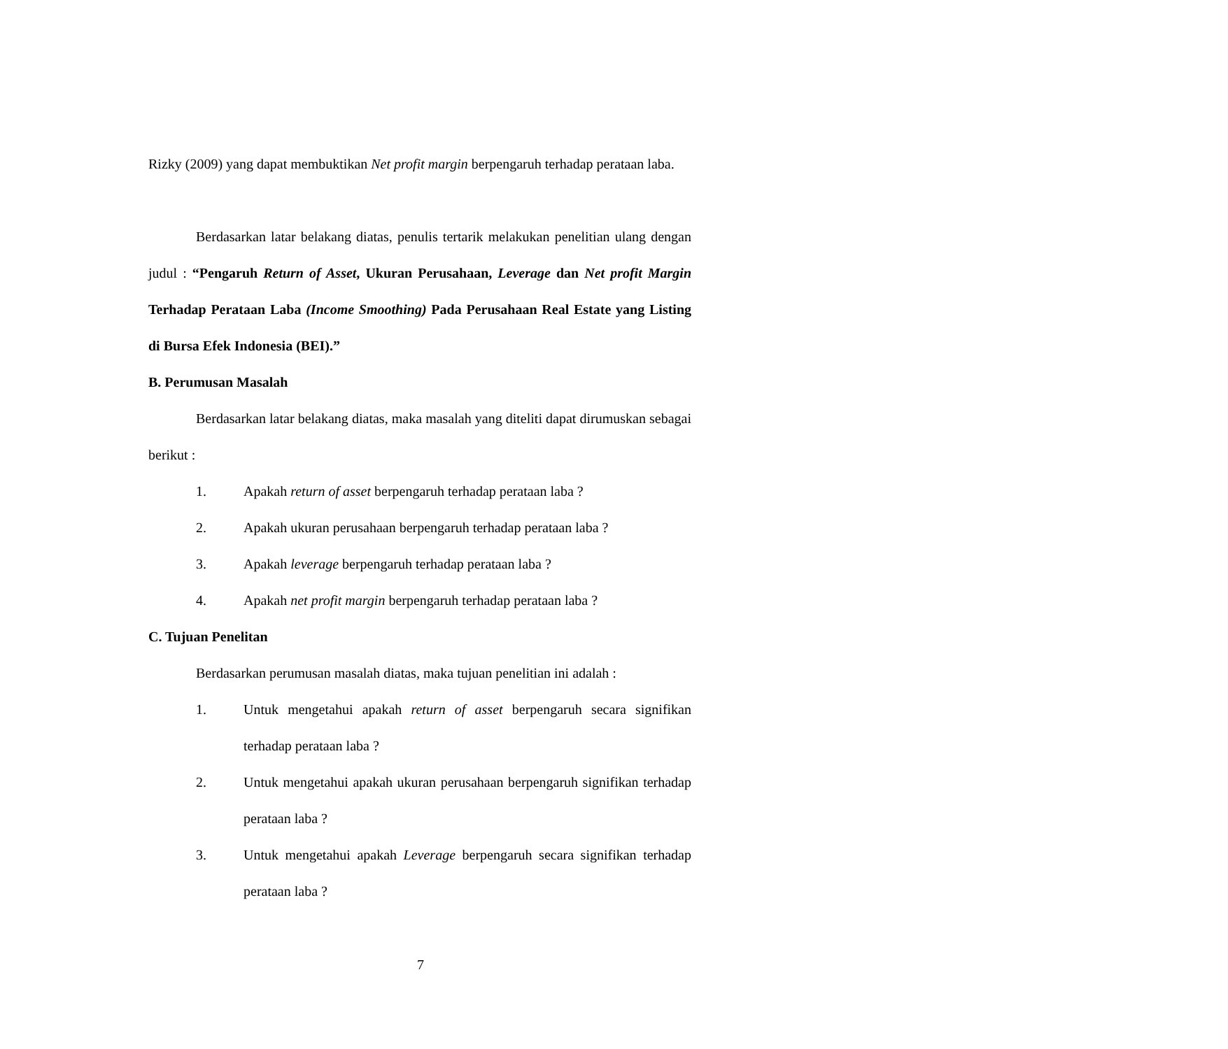Rizky (2009) yang dapat membuktikan Net profit margin berpengaruh terhadap perataan laba.
Berdasarkan latar belakang diatas, penulis tertarik melakukan penelitian ulang dengan judul : “Pengaruh Return of Asset, Ukuran Perusahaan, Leverage dan Net profit Margin Terhadap Perataan Laba (Income Smoothing) Pada Perusahaan Real Estate yang Listing di Bursa Efek Indonesia (BEI).”
B. Perumusan Masalah
Berdasarkan latar belakang diatas, maka masalah yang diteliti dapat dirumuskan sebagai berikut :
1. Apakah return of asset berpengaruh terhadap perataan laba ?
2. Apakah ukuran perusahaan berpengaruh terhadap perataan laba ?
3. Apakah leverage berpengaruh terhadap perataan laba ?
4. Apakah net profit margin berpengaruh terhadap perataan laba ?
C. Tujuan Penelitan
Berdasarkan perumusan masalah diatas, maka tujuan penelitian ini adalah :
1. Untuk mengetahui apakah return of asset berpengaruh secara signifikan terhadap perataan laba ?
2. Untuk mengetahui apakah ukuran perusahaan berpengaruh signifikan terhadap perataan laba ?
3. Untuk mengetahui apakah Leverage berpengaruh secara signifikan terhadap perataan laba ?
7